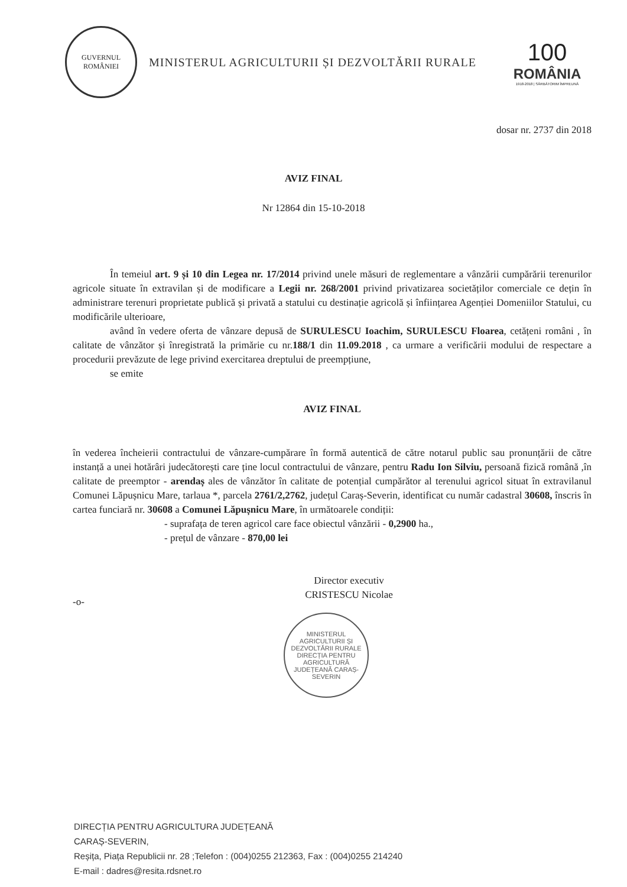GUVERNUL
ROMÂNIEI
MINISTERUL AGRICULTURII ȘI DEZVOLTĂRII RURALE
100
ROMÂNIA
1918-2018 | SĂRBĂTORIM ÎMPREUNĂ
dosar nr. 2737 din 2018
AVIZ FINAL
Nr 12864 din 15-10-2018
În temeiul art. 9 și 10 din Legea nr. 17/2014 privind unele măsuri de reglementare a vânzării cumpărării terenurilor agricole situate în extravilan și de modificare a Legii nr. 268/2001 privind privatizarea societăților comerciale ce dețin în administrare terenuri proprietate publică și privată a statului cu destinație agricolă și înființarea Agenției Domeniilor Statului, cu modificările ulterioare,
având în vedere oferta de vânzare depusă de SURULESCU Ioachim, SURULESCU Floarea, cetățeni români , în calitate de vânzător și înregistrată la primărie cu nr.188/1 din 11.09.2018 , ca urmare a verificării modului de respectare a procedurii prevăzute de lege privind exercitarea dreptului de preempțiune,
se emite
AVIZ FINAL
în vederea încheierii contractului de vânzare-cumpărare în formă autentică de către notarul public sau pronunțării de către instanță a unei hotărâri judecătorești care ține locul contractului de vânzare, pentru Radu Ion Silviu, persoană fizică română ,în calitate de preemptor - arendaș ales de vânzător în calitate de potențial cumpărător al terenului agricol situat în extravilanul Comunei Lăpușnicu Mare, tarlaua *, parcela 2761/2,2762, județul Caraș-Severin, identificat cu număr cadastral 30608, înscris în cartea funciară nr. 30608 a Comunei Lăpușnicu Mare, în următoarele condiții:
- suprafața de teren agricol care face obiectul vânzării - 0,2900 ha.,
- prețul de vânzare - 870,00 lei
Director executiv
CRISTESCU Nicolae
-o-
MINISTERUL AGRICULTURII ȘI DEZVOLTĂRII RURALE
DIRECȚIA PENTRU AGRICULTURĂ JUDEȚEANĂ CARAȘ-SEVERIN
DIRECȚIA PENTRU AGRICULTURA JUDEȚEANĂ
CARAȘ-SEVERIN,
Reșița, Piața Republicii nr. 28 ;Telefon : (004)0255 212363, Fax : (004)0255 214240
E-mail : dadres@resita.rdsnet.ro